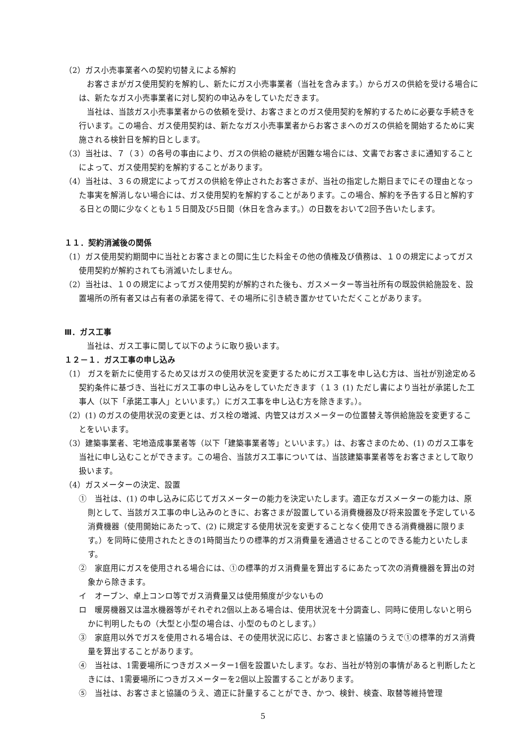（2）ガス小売事業者への契約切替えによる解約
お客さまがガス使用契約を解約し、新たにガス小売事業者（当社を含みます。）からガスの供給を受ける場合には、新たなガス小売事業者に対し契約の申込みをしていただきます。
当社は、当該ガス小売事業者からの依頼を受け、お客さまとのガス使用契約を解約するために必要な手続きを行います。この場合、ガス使用契約は、新たなガス小売事業者からお客さまへのガスの供給を開始するために実施される検針日を解約日とします。
（3）当社は、７（３）の各号の事由により、ガスの供給の継続が困難な場合には、文書でお客さまに通知することによって、ガス使用契約を解約することがあります。
（4）当社は、３６の規定によってガスの供給を停止されたお客さまが、当社の指定した期日までにその理由となった事実を解消しない場合には、ガス使用契約を解約することがあります。この場合、解約を予告する日と解約する日との間に少なくとも１５日間及び5日間（休日を含みます。）の日数をおいて2回予告いたします。
１１．契約消滅後の関係
（1）ガス使用契約期間中に当社とお客さまとの間に生じた料金その他の債権及び債務は、１０の規定によってガス使用契約が解約されても消滅いたしません。
（2）当社は、１０の規定によってガス使用契約が解約された後も、ガスメーター等当社所有の既設供給施設を、設置場所の所有者又は占有者の承諾を得て、その場所に引き続き置かせていただくことがあります。
Ⅲ．ガス工事
当社は、ガス工事に関して以下のように取り扱います。
１２－１．ガス工事の申し込み
（1） ガスを新たに使用するため又はガスの使用状況を変更するためにガス工事を申し込む方は、当社が別途定める契約条件に基づき、当社にガス工事の申し込みをしていただきます（１３ (1) ただし書により当社が承諾した工事人（以下「承諾工事人」といいます。）にガス工事を申し込む方を除きます。）。
（2）(1) のガスの使用状況の変更とは、ガス栓の増減、内管又はガスメーターの位置替え等供給施設を変更することをいいます。
（3）建築事業者、宅地造成事業者等（以下「建築事業者等」といいます。）は、お客さまのため、(1) のガス工事を当社に申し込むことができます。この場合、当該ガス工事については、当該建築事業者等をお客さまとして取り扱います。
（4）ガスメーターの決定、設置
①　当社は、(1) の申し込みに応じてガスメーターの能力を決定いたします。適正なガスメーターの能力は、原則として、当該ガス工事の申し込みのときに、お客さまが設置している消費機器及び将来設置を予定している消費機器（使用開始にあたって、(2) に規定する使用状況を変更することなく使用できる消費機器に限ります。）を同時に使用されたときの1時間当たりの標準的ガス消費量を通過させることのできる能力といたします。
②　家庭用にガスを使用される場合には、①の標準的ガス消費量を算出するにあたって次の消費機器を算出の対象から除きます。
イ　オーブン、卓上コンロ等でガス消費量又は使用頻度が少ないもの
ロ　暖房機器又は温水機器等がそれぞれ2個以上ある場合は、使用状況を十分調査し、同時に使用しないと明らかに判明したもの（大型と小型の場合は、小型のものとします。）
③　家庭用以外でガスを使用される場合は、その使用状況に応じ、お客さまと協議のうえで①の標準的ガス消費量を算出することがあります。
④　当社は、1需要場所につきガスメーター1個を設置いたします。なお、当社が特別の事情があると判断したときには、1需要場所につきガスメーターを2個以上設置することがあります。
⑤　当社は、お客さまと協議のうえ、適正に計量することができ、かつ、検針、検査、取替等維持管理
5